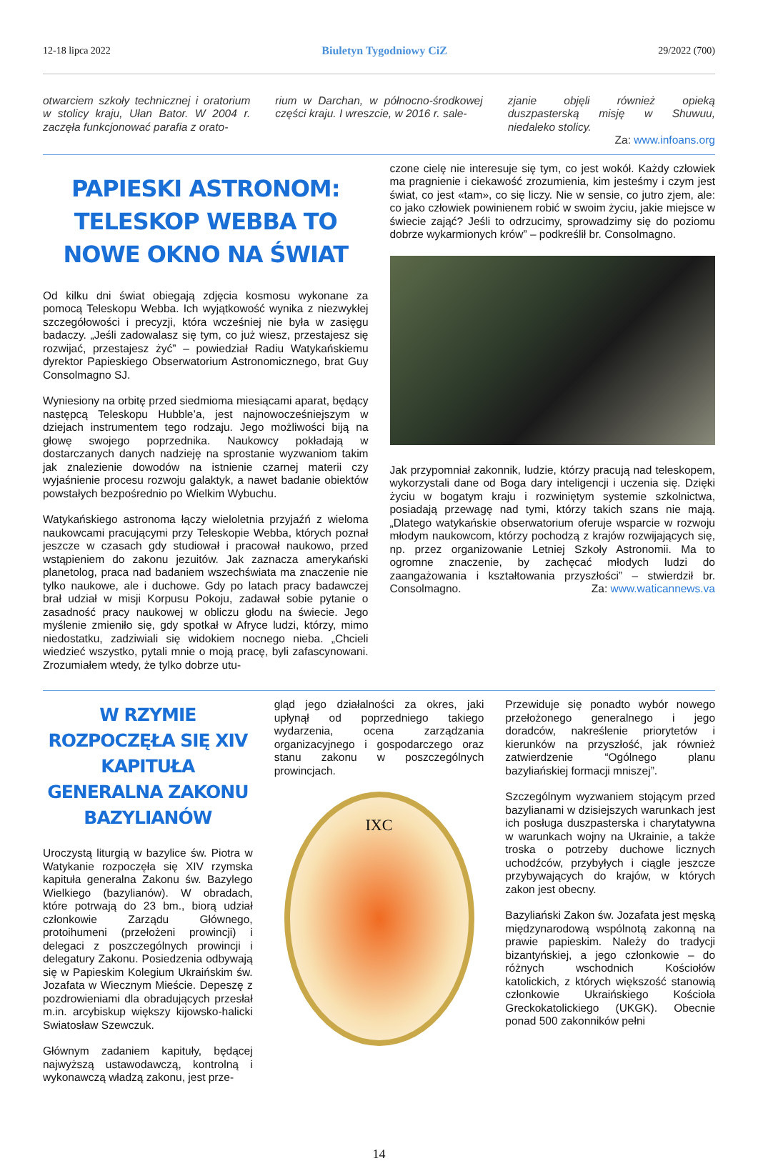12-18 lipca 2022 Biuletyn Tygodniowy CiZ 29/2022 (700)
otwarciem szkoły technicznej i oratorium w stolicy kraju, Ułan Bator. W 2004 r. zaczęła funkcjonować parafia z orato-
rium w Darchan, w północno-środkowej części kraju. I wreszcie, w 2016 r. sale-
zjanie objęli również opieką duszpasterską misję w Shuwuu, niedaleko stolicy.
Za: www.infoans.org
PAPIESKI ASTRONOM: TELESKOP WEBBA TO NOWE OKNO NA ŚWIAT
Od kilku dni świat obiegają zdjęcia kosmosu wykonane za pomocą Teleskopu Webba. Ich wyjątkowość wynika z niezwykłej szczegółowości i precyzji, która wcześniej nie była w zasięgu badaczy. „Jeśli zadowalasz się tym, co już wiesz, przestajesz się rozwijać, przestajesz żyć” – powiedział Radiu Watykańskiemu dyrektor Papieskiego Obserwatorium Astronomicznego, brat Guy Consolmagno SJ.
Wyniesiony na orbitę przed siedmioma miesiącami aparat, będący następcą Teleskopu Hubble’a, jest najnowocześniejszym w dziejach instrumentem tego rodzaju. Jego możliwości biją na głowę swojego poprzednika. Naukowcy pokładają w dostarczanych danych nadzieję na sprostanie wyzwaniom takim jak znalezienie dowodów na istnienie czarnej materii czy wyjaśnienie procesu rozwoju galaktyk, a nawet badanie obiektów powstałych bezpośrednio po Wielkim Wybuchu.
Watykańskiego astronoma łączy wieloletnia przyjaźń z wieloma naukowcami pracującymi przy Teleskopie Webba, których poznał jeszcze w czasach gdy studiował i pracował naukowo, przed wstąpieniem do zakonu jezuitów. Jak zaznacza amerykański planetolog, praca nad badaniem wszechświata ma znaczenie nie tylko naukowe, ale i duchowe. Gdy po latach pracy badawczej brał udział w misji Korpusu Pokoju, zadawał sobie pytanie o zasadność pracy naukowej w obliczu głodu na świecie. Jego myślenie zmieniło się, gdy spotkał w Afryce ludzi, którzy, mimo niedostatku, zadziwiali się widokiem nocnego nieba. „Chcieli wiedzieć wszystko, pytali mnie o moją pracę, byli zafascynowani. Zrozumiałem wtedy, że tylko dobrze utu-
czone cielę nie interesuje się tym, co jest wokół. Każdy człowiek ma pragnienie i ciekawość zrozumienia, kim jesteśmy i czym jest świat, co jest «tam», co się liczy. Nie w sensie, co jutro zjem, ale: co jako człowiek powinienem robić w swoim życiu, jakie miejsce w świecie zająć? Jeśli to odrzucimy, sprowadzimy się do poziomu dobrze wykarmionych krów” – podkreślił br. Consolmagno.
Jak przypomniał zakonnik, ludzie, którzy pracują nad teleskopem, wykorzystali dane od Boga dary inteligencji i uczenia się. Dzięki życiu w bogatym kraju i rozwiniętym systemie szkolnictwa, posiadają przewagę nad tymi, którzy takich szans nie mają. „Dlatego watykańskie obserwatorium oferuje wsparcie w rozwoju młodym naukowcom, którzy pochodzą z krajów rozwijających się, np. przez organizowanie Letniej Szkoły Astronomii. Ma to ogromne znaczenie, by zachęcać młodych ludzi do zaangażowania i kształtowania przyszłości” – stwierdził br. Consolmagno. Za: www.waticannews.va
W RZYMIE ROZPOCZĘŁA SIĘ XIV KAPITUŁA GENERALNA ZAKONU BAZYLIANÓW
Uroczystą liturgią w bazylice św. Piotra w Watykanie rozpoczęła się XIV rzymska kapituła generalna Zakonu św. Bazylego Wielkiego (bazylianów). W obradach, które potrwają do 23 bm., biorą udział członkowie Zarządu Głównego, protoihumeni (przełożeni prowincji) i delegaci z poszczególnych prowincji i delegatury Zakonu. Posiedzenia odbywają się w Papieskim Kolegium Ukraińskim św. Jozafata w Wiecznym Mieście. Depeszę z pozdrowieniami dla obradujących przesłał m.in. arcybiskup większy kijowsko-halicki Swiatosław Szewczuk.
Głównym zadaniem kapituły, będącej najwyższą ustawodawczą, kontrolną i wykonawczą władzą zakonu, jest prze-
gląd jego działalności za okres, jaki upłynął od poprzedniego takiego wydarzenia, ocena zarządzania organizacyjnego i gospodarczego oraz stanu zakonu w poszczególnych prowincjach.
IXC
Przewiduje się ponadto wybór nowego przełożonego generalnego i jego doradców, nakreślenie priorytetów i kierunków na przyszłość, jak również zatwierdzenie “Ogólnego planu bazyliańskiej formacji mniszej”.
Szczególnym wyzwaniem stojącym przed bazylianami w dzisiejszych warunkach jest ich posługa duszpasterska i charytatywna w warunkach wojny na Ukrainie, a także troska o potrzeby duchowe licznych uchodźców, przybyłych i ciągle jeszcze przybywających do krajów, w których zakon jest obecny.
Bazyliański Zakon św. Jozafata jest męską międzynarodową wspólnotą zakonną na prawie papieskim. Należy do tradycji bizantyńskiej, a jego członkowie – do różnych wschodnich Kościołów katolickich, z których większość stanowią członkowie Ukraińskiego Kościoła Greckokatolickiego (UKGK). Obecnie ponad 500 zakonników pełni
14